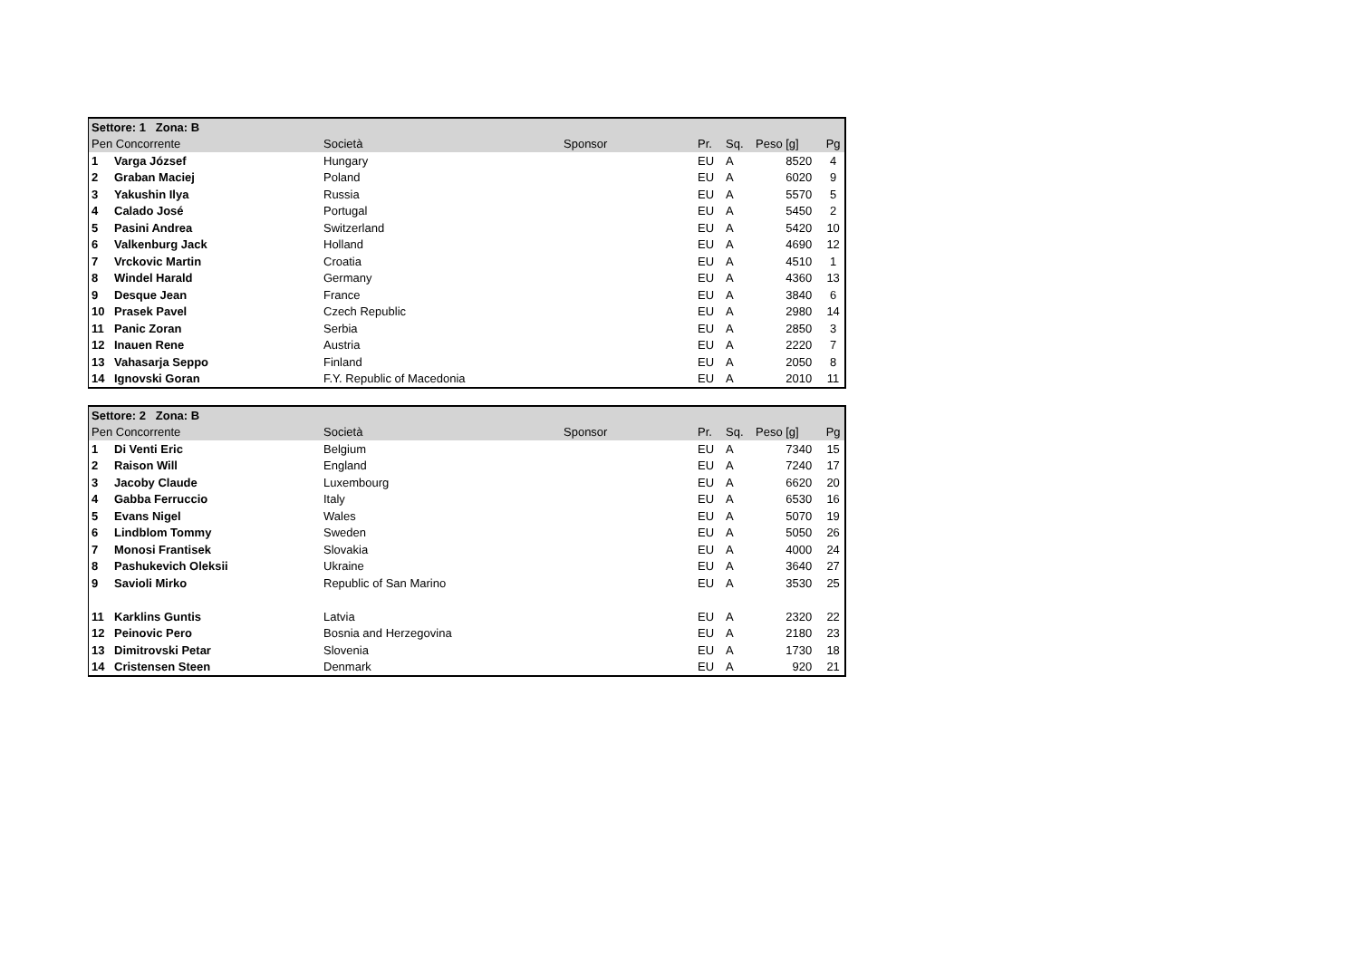| Settore: 1 Zona: B | | | | | | | |
| --- | --- | --- | --- | --- | --- | --- | --- |
| Pen Concorrente | | Società | Sponsor | Pr. | Sq. | Peso [g] | Pg |
| 1 | Varga József | Hungary | | EU | A | 8520 | 4 |
| 2 | Graban Maciej | Poland | | EU | A | 6020 | 9 |
| 3 | Yakushin Ilya | Russia | | EU | A | 5570 | 5 |
| 4 | Calado José | Portugal | | EU | A | 5450 | 2 |
| 5 | Pasini Andrea | Switzerland | | EU | A | 5420 | 10 |
| 6 | Valkenburg Jack | Holland | | EU | A | 4690 | 12 |
| 7 | Vrckovic Martin | Croatia | | EU | A | 4510 | 1 |
| 8 | Windel Harald | Germany | | EU | A | 4360 | 13 |
| 9 | Desque Jean | France | | EU | A | 3840 | 6 |
| 10 | Prasek Pavel | Czech Republic | | EU | A | 2980 | 14 |
| 11 | Panic Zoran | Serbia | | EU | A | 2850 | 3 |
| 12 | Inauen Rene | Austria | | EU | A | 2220 | 7 |
| 13 | Vahasarja Seppo | Finland | | EU | A | 2050 | 8 |
| 14 | Ignovski Goran | F.Y. Republic of Macedonia | | EU | A | 2010 | 11 |
| Settore: 2 Zona: B | | | | | | | |
| --- | --- | --- | --- | --- | --- | --- | --- |
| Pen Concorrente | | Società | Sponsor | Pr. | Sq. | Peso [g] | Pg |
| 1 | Di Venti Eric | Belgium | | EU | A | 7340 | 15 |
| 2 | Raison Will | England | | EU | A | 7240 | 17 |
| 3 | Jacoby Claude | Luxembourg | | EU | A | 6620 | 20 |
| 4 | Gabba Ferruccio | Italy | | EU | A | 6530 | 16 |
| 5 | Evans Nigel | Wales | | EU | A | 5070 | 19 |
| 6 | Lindblom Tommy | Sweden | | EU | A | 5050 | 26 |
| 7 | Monosi Frantisek | Slovakia | | EU | A | 4000 | 24 |
| 8 | Pashukevich Oleksii | Ukraine | | EU | A | 3640 | 27 |
| 9 | Savioli Mirko | Republic of San Marino | | EU | A | 3530 | 25 |
| 11 | Karklins Guntis | Latvia | | EU | A | 2320 | 22 |
| 12 | Peinovic Pero | Bosnia and Herzegovina | | EU | A | 2180 | 23 |
| 13 | Dimitrovski Petar | Slovenia | | EU | A | 1730 | 18 |
| 14 | Cristensen Steen | Denmark | | EU | A | 920 | 21 |